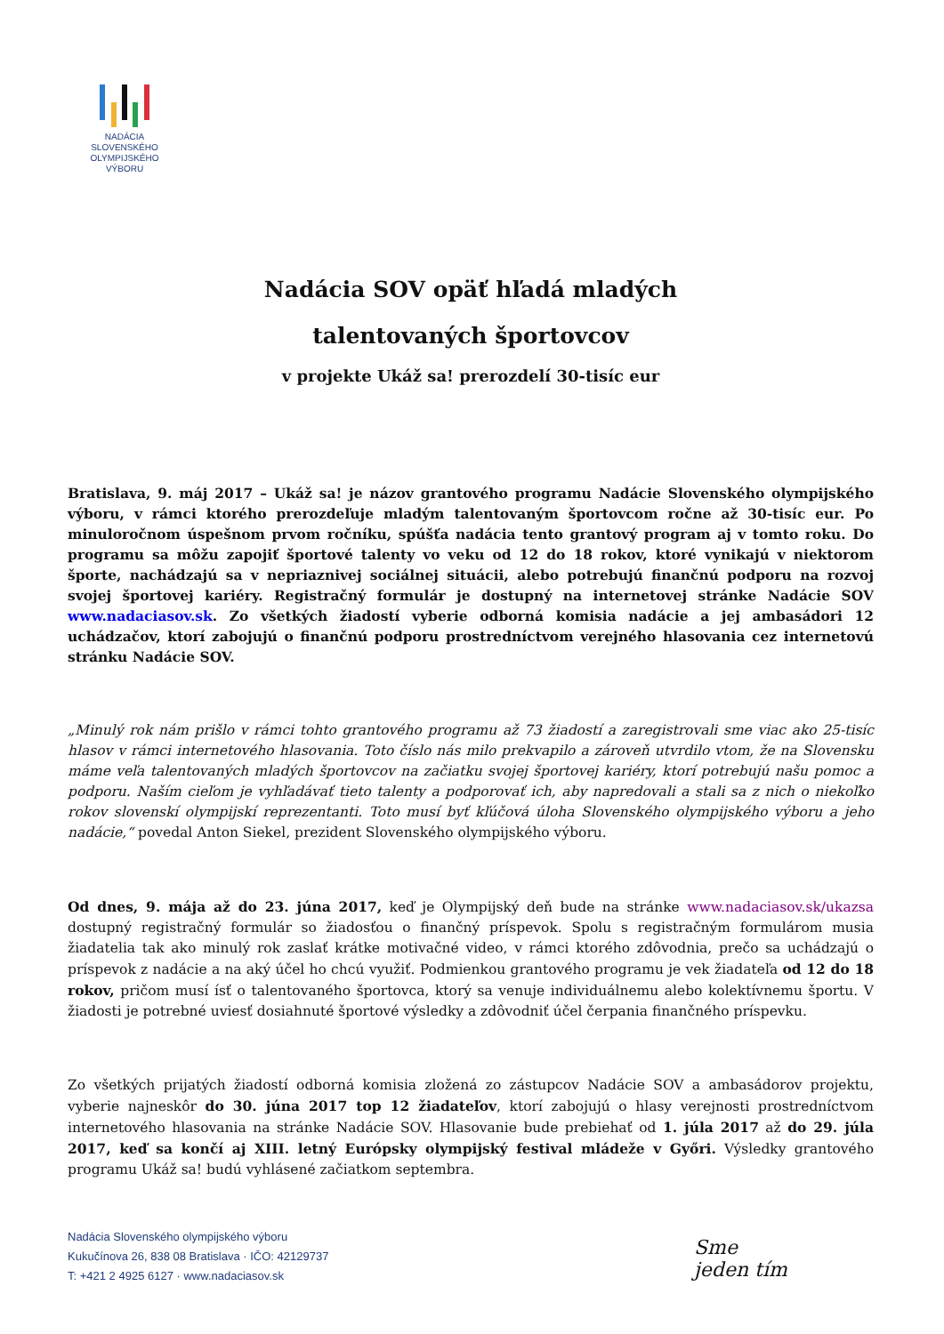NADÁCIA
SLOVENSKÉHO
OLYMPIJSKÉHO
VÝBORU
Nadácia SOV opäť hľadá mladých
talentovaných športovcov
v projekte Ukáž sa! prerozdelí 30-tisíc eur
Bratislava, 9. máj 2017 – Ukáž sa! je názov grantového programu Nadácie Slovenského olympijského výboru, v rámci ktorého prerozdeľuje mladým talentovaným športovcom ročne až 30-tisíc eur. Po minuloročnom úspešnom prvom ročníku, spúšťa nadácia tento grantový program aj v tomto roku. Do programu sa môžu zapojiť športové talenty vo veku od 12 do 18 rokov, ktoré vynikajú v niektorom športe, nachádzajú sa v nepriaznivej sociálnej situácii, alebo potrebujú finančnú podporu na rozvoj svojej športovej kariéry. Registračný formulár je dostupný na internetovej stránke Nadácie SOV www.nadaciasov.sk. Zo všetkých žiadostí vyberie odborná komisia nadácie a jej ambasádori 12 uchádzačov, ktorí zabojujú o finančnú podporu prostredníctvom verejného hlasovania cez internetovú stránku Nadácie SOV.
„Minulý rok nám prišlo v rámci tohto grantového programu až 73 žiadostí a zaregistrovali sme viac ako 25-tisíc hlasov v rámci internetového hlasovania. Toto číslo nás milo prekvapilo a zároveň utvrdilo vtom, že na Slovensku máme veľa talentovaných mladých športovcov na začiatku svojej športovej kariéry, ktorí potrebujú našu pomoc a podporu. Naším cieľom je vyhľadávať tieto talenty a podporovať ich, aby napredovali a stali sa z nich o niekoľko rokov slovenskí olympijskí reprezentanti. Toto musí byť kľúčová úloha Slovenského olympijského výboru a jeho nadácie,“ povedal Anton Siekel, prezident Slovenského olympijského výboru.
Od dnes, 9. mája až do 23. júna 2017, keď je Olympijský deň bude na stránke www.nadaciasov.sk/ukazsa dostupný registračný formulár so žiadosťou o finančný príspevok. Spolu s registračným formulárom musia žiadatelia tak ako minulý rok zaslať krátke motivačné video, v rámci ktorého zdôvodnia, prečo sa uchádzajú o príspevok z nadácie a na aký účel ho chcú využiť. Podmienkou grantového programu je vek žiadateľa od 12 do 18 rokov, pričom musí ísť o talentovaného športovca, ktorý sa venuje individuálnemu alebo kolektívnemu športu. V žiadosti je potrebné uviesť dosiahnuté športové výsledky a zdôvodniť účel čerpania finančného príspevku.
Zo všetkých prijatých žiadostí odborná komisia zložená zo zástupcov Nadácie SOV a ambasádorov projektu, vyberie najneskôr do 30. júna 2017 top 12 žiadateľov, ktorí zabojujú o hlasy verejnosti prostredníctvom internetového hlasovania na stránke Nadácie SOV. Hlasovanie bude prebiehať od 1. júla 2017 až do 29. júla 2017, keď sa končí aj XIII. letný Európsky olympijský festival mládeže v Győri. Výsledky grantového programu Ukáž sa! budú vyhlásené začiatkom septembra.
Nadácia Slovenského olympijského výboru
Kukučínova 26, 838 08 Bratislava · IČO: 42129737
T: +421 2 4925 6127 · www.nadaciasov.sk
Sme
jeden tím